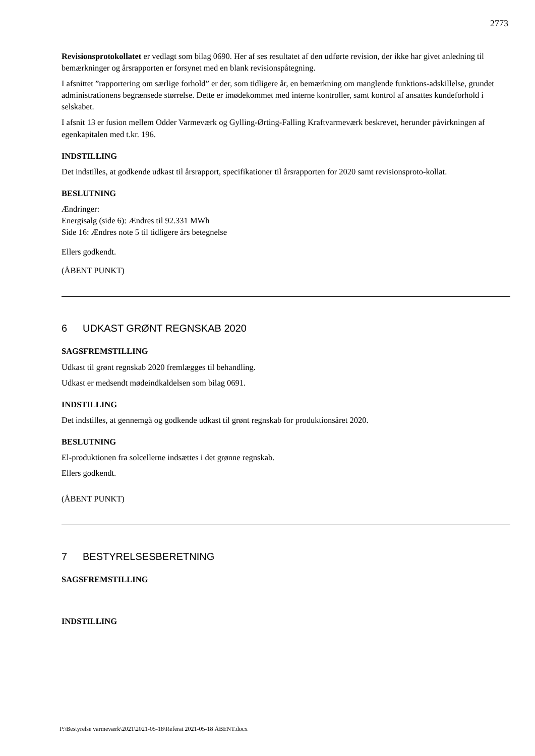2773
Revisionsprotokollatet er vedlagt som bilag 0690. Her af ses resultatet af den udførte revision, der ikke har givet anledning til bemærkninger og årsrapporten er forsynet med en blank revisionspåtegning.
I afsnittet ”rapportering om særlige forhold” er der, som tidligere år, en bemærkning om manglende funktions-adskillelse, grundet administrationens begrænsede størrelse. Dette er imødekommet med interne kontroller, samt kontrol af ansattes kundeforhold i selskabet.
I afsnit 13 er fusion mellem Odder Varmeværk og Gylling-Ørting-Falling Kraftvarmeværk beskrevet, herunder påvirkningen af egenkapitalen med t.kr. 196.
INDSTILLING
Det indstilles, at godkende udkast til årsrapport, specifikationer til årsrapporten for 2020 samt revisionsproto-kollat.
BESLUTNING
Ændringer:
Energisalg (side 6): Ændres til 92.331 MWh
Side 16: Ændres note 5 til tidligere års betegnelse
Ellers godkendt.
(ÅBENT PUNKT)
6 UDKAST GRØNT REGNSKAB 2020
SAGSFREMSTILLING
Udkast til grønt regnskab 2020 fremlægges til behandling.
Udkast er medsendt mødeindkaldelsen som bilag 0691.
INDSTILLING
Det indstilles, at gennemgå og godkende udkast til grønt regnskab for produktionsåret 2020.
BESLUTNING
El-produktionen fra solcellerne indsættes i det grønne regnskab.
Ellers godkendt.
(ÅBENT PUNKT)
7 BESTYRELSESBERETNING
SAGSFREMSTILLING
INDSTILLING
P:\Bestyrelse varmeværk\2021\2021-05-18\Referat 2021-05-18 ÅBENT.docx